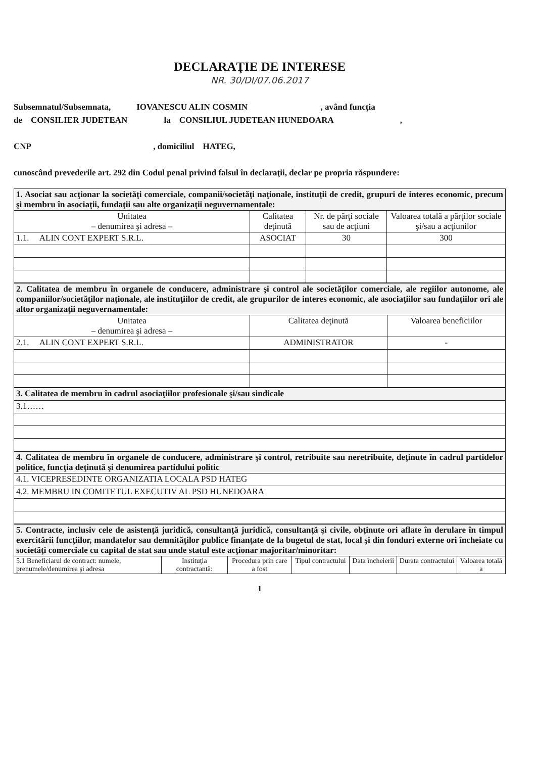DECLARAŢIE DE INTERESE
NR. 30/DI/07.06.2017
Subsemnatul/Subsemnata, IOVANESCU ALIN COSMIN , având funcţia
de CONSILIER JUDETEAN la CONSILIUL JUDETEAN HUNEDOARA ,
CNP , domiciliul HATEG,
cunoscând prevederile art. 292 din Codul penal privind falsul în declaraţii, declar pe propria răspundere:
| 1. Asociat sau acţionar la societăţi comerciale, companii/societăţi naţionale, instituţii de credit, grupuri de interes economic, precum şi membru în asociaţii, fundaţii sau alte organizaţii neguvernamentale: | | | |
| Unitatea – denumirea şi adresa – | Calitatea deţinută | Nr. de părţi sociale sau de acţiuni | Valoarea totală a părţilor sociale şi/sau a acţiunilor |
| 1.1. ALIN CONT EXPERT S.R.L. | ASOCIAT | 30 | 300 |
| 2. Calitatea de membru în organele de conducere, administrare şi control ale societăţilor comerciale, ale regiilor autonome, ale companiilor/societăţilor naţionale, ale instituţiilor de credit, ale grupurilor de interes economic, ale asociaţiilor sau fundaţiilor ori ale altor organizaţii neguvernamentale: | | |
| Unitatea – denumirea şi adresa – | Calitatea deţinută | Valoarea beneficiilor |
| 2.1. ALIN CONT EXPERT S.R.L. | ADMINISTRATOR | - |
| 3. Calitatea de membru în cadrul asociaţiilor profesionale şi/sau sindicale |
| 3.1…… |
| 4. Calitatea de membru în organele de conducere, administrare şi control, retribuite sau neretribuite, deţinute în cadrul partidelor politice, funcţia deţinută şi denumirea partidului politic |
| 4.1. VICEPRESEDINTE ORGANIZATIA LOCALA PSD HATEG |
| 4.2. MEMBRU IN COMITETUL EXECUTIV AL PSD HUNEDOARA |
| 5. Contracte, inclusiv cele de asistenţă juridică, consultanţă juridică, consultanţă şi civile, obţinute ori aflate în derulare în timpul exercitării funcţiilor, mandatelor sau demnităţilor publice finanţate de la bugetul de stat, local şi din fonduri externe ori încheiate cu societăţi comerciale cu capital de stat sau unde statul este acţionar majoritar/minoritar: | | | | | | |
| 5.1 Beneficiarul de contract: numele, prenumele/denumirea şi adresa | Instituţia contractantă: | Procedura prin care a fost | Tipul contractului | Data încheierii | Durata contractului | Valoarea totală a |
1